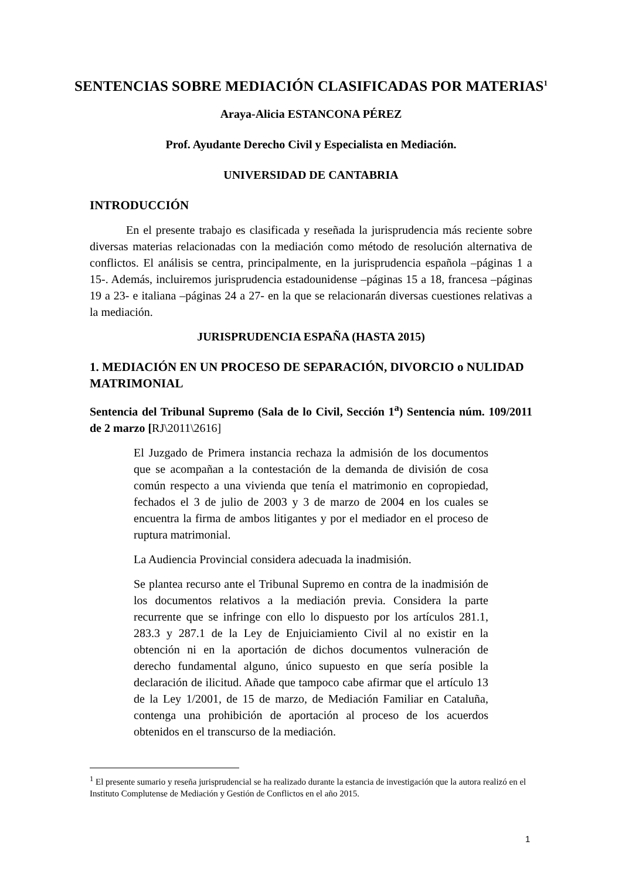SENTENCIAS SOBRE MEDIACIÓN CLASIFICADAS POR MATERIAS<sup>1</sup>
Araya-Alicia ESTANCONA PÉREZ
Prof. Ayudante Derecho Civil y Especialista en Mediación.
UNIVERSIDAD DE CANTABRIA
INTRODUCCIÓN
En el presente trabajo es clasificada y reseñada la jurisprudencia más reciente sobre diversas materias relacionadas con la mediación como método de resolución alternativa de conflictos. El análisis se centra, principalmente, en la jurisprudencia española –páginas 1 a 15-. Además, incluiremos jurisprudencia estadounidense –páginas 15 a 18, francesa –páginas 19 a 23- e italiana –páginas 24 a 27- en la que se relacionarán diversas cuestiones relativas a la mediación.
JURISPRUDENCIA ESPAÑA (HASTA 2015)
1. MEDIACIÓN EN UN PROCESO DE SEPARACIÓN, DIVORCIO o NULIDAD MATRIMONIAL
Sentencia del Tribunal Supremo (Sala de lo Civil, Sección 1<sup>a</sup>) Sentencia núm. 109/2011 de 2 marzo [RJ\2011\2616]
El Juzgado de Primera instancia rechaza la admisión de los documentos que se acompañan a la contestación de la demanda de división de cosa común respecto a una vivienda que tenía el matrimonio en copropiedad, fechados el 3 de julio de 2003 y 3 de marzo de 2004 en los cuales se encuentra la firma de ambos litigantes y por el mediador en el proceso de ruptura matrimonial.
La Audiencia Provincial considera adecuada la inadmisión.
Se plantea recurso ante el Tribunal Supremo en contra de la inadmisión de los documentos relativos a la mediación previa. Considera la parte recurrente que se infringe con ello lo dispuesto por los artículos 281.1, 283.3 y 287.1 de la Ley de Enjuiciamiento Civil al no existir en la obtención ni en la aportación de dichos documentos vulneración de derecho fundamental alguno, único supuesto en que sería posible la declaración de ilicitud. Añade que tampoco cabe afirmar que el artículo 13 de la Ley 1/2001, de 15 de marzo, de Mediación Familiar en Cataluña, contenga una prohibición de aportación al proceso de los acuerdos obtenidos en el transcurso de la mediación.
<sup>1</sup> El presente sumario y reseña jurisprudencial se ha realizado durante la estancia de investigación que la autora realizó en el Instituto Complutense de Mediación y Gestión de Conflictos en el año 2015.
1